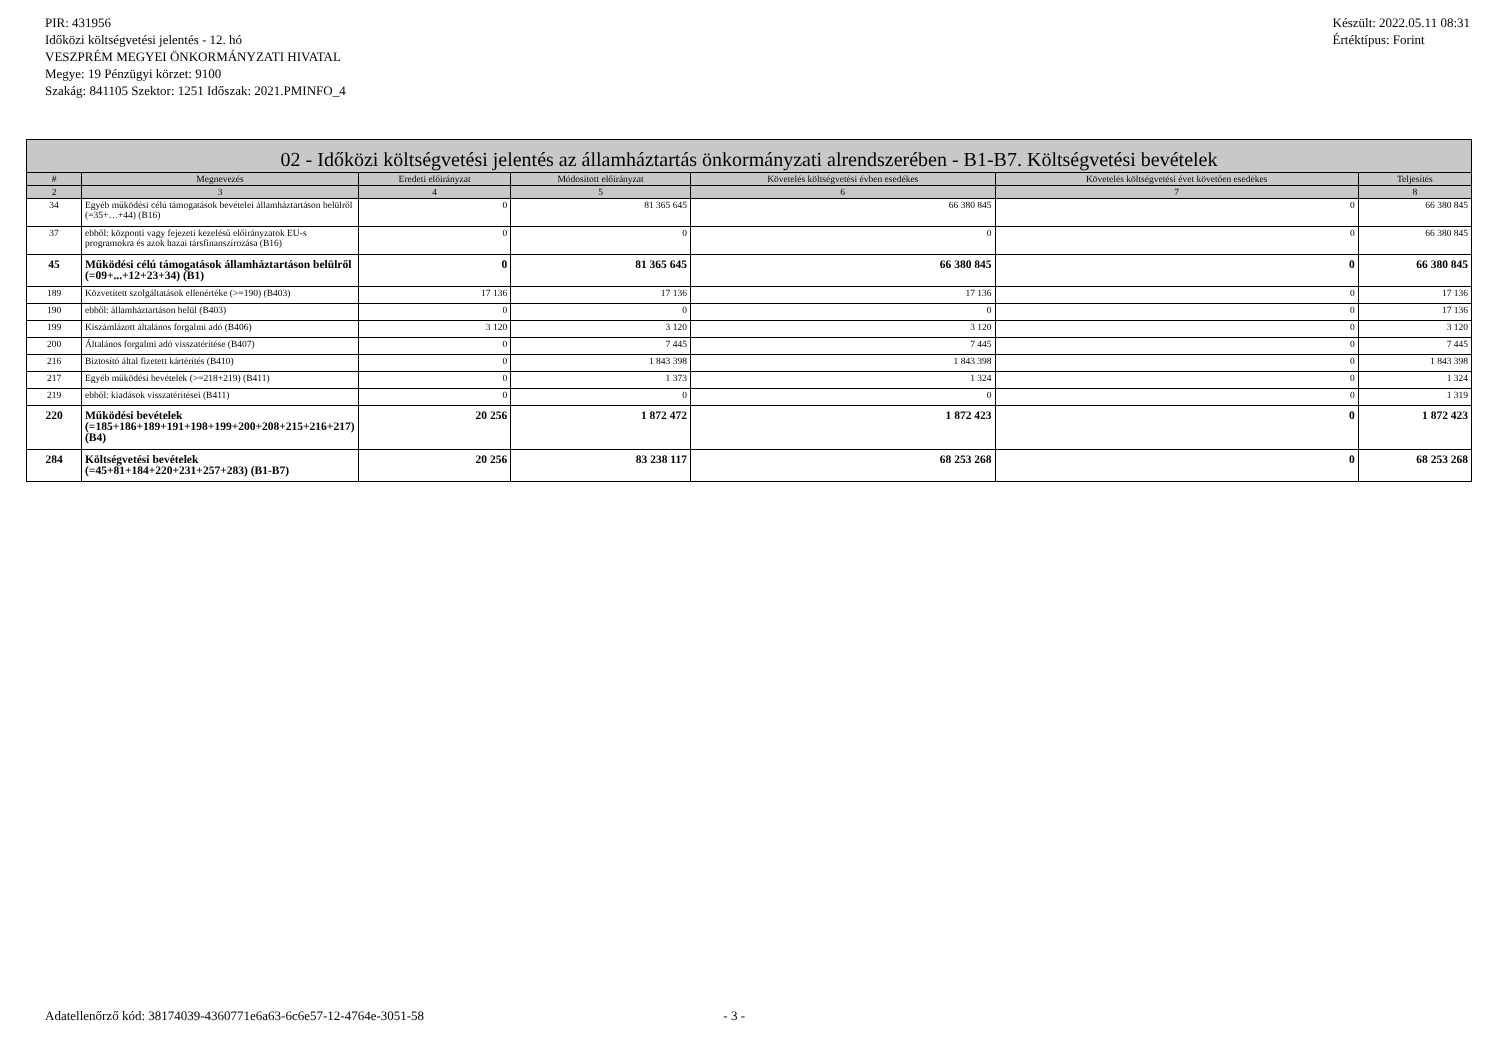PIR: 431956
Időközi költségvetési jelentés - 12. hó
VESZPRÉM MEGYEI ÖNKORMÁNYZATI HIVATAL
Megye: 19 Pénzügyi körzet: 9100
Szakág: 841105 Szektor: 1251 Időszak: 2021.PMINFO_4
Készült: 2022.05.11 08:31
Értéktípus: Forint
| 02 - Időközi költségvetési jelentés az államháztartás önkormányzati alrendszerében - B1-B7. Költségvetési bevételek | | | | | | |
| --- | --- | --- | --- | --- | --- | --- |
| # | Megnevezés | Eredeti előirányzat | Módosított előirányzat | Követelés költségvetési évben esedékes | Követelés költségvetési évet követően esedékes | Teljesítés |
| 2 | 3 | 4 | 5 | 6 | 7 | 8 |
| 34 | Egyéb működési célú támogatások bevételei államháztartáson belülről (=35+…+44) (B16) | 0 | 81 365 645 | 66 380 845 | 0 | 66 380 845 |
| 37 | ebből: központi vagy fejezeti kezelésű előirányzatok EU-s programokra és azok hazai társfinanszírozása (B16) | 0 | 0 | 0 | 0 | 66 380 845 |
| 45 | Működési célú támogatások államháztartáson belülről (=09+...+12+23+34) (B1) | 0 | 81 365 645 | 66 380 845 | 0 | 66 380 845 |
| 189 | Közvetített szolgáltatások ellenértéke (>=190) (B403) | 17 136 | 17 136 | 17 136 | 0 | 17 136 |
| 190 | ebből: államháztartáson belül (B403) | 0 | 0 | 0 | 0 | 17 136 |
| 199 | Kiszámlázott általános forgalmi adó (B406) | 3 120 | 3 120 | 3 120 | 0 | 3 120 |
| 200 | Általános forgalmi adó visszatérítése (B407) | 0 | 7 445 | 7 445 | 0 | 7 445 |
| 216 | Biztosító által fizetett kártérítés (B410) | 0 | 1 843 398 | 1 843 398 | 0 | 1 843 398 |
| 217 | Egyéb működési bevételek (>=218+219) (B411) | 0 | 1 373 | 1 324 | 0 | 1 324 |
| 219 | ebből: kiadások visszatérítései (B411) | 0 | 0 | 0 | 0 | 1 319 |
| 220 | Működési bevételek (=185+186+189+191+198+199+200+208+215+216+217) (B4) | 20 256 | 1 872 472 | 1 872 423 | 0 | 1 872 423 |
| 284 | Költségvetési bevételek (=45+81+184+220+231+257+283) (B1-B7) | 20 256 | 83 238 117 | 68 253 268 | 0 | 68 253 268 |
Adatellenőrző kód: 38174039-4360771e6a63-6c6e57-12-4764e-3051-58 - 3 -